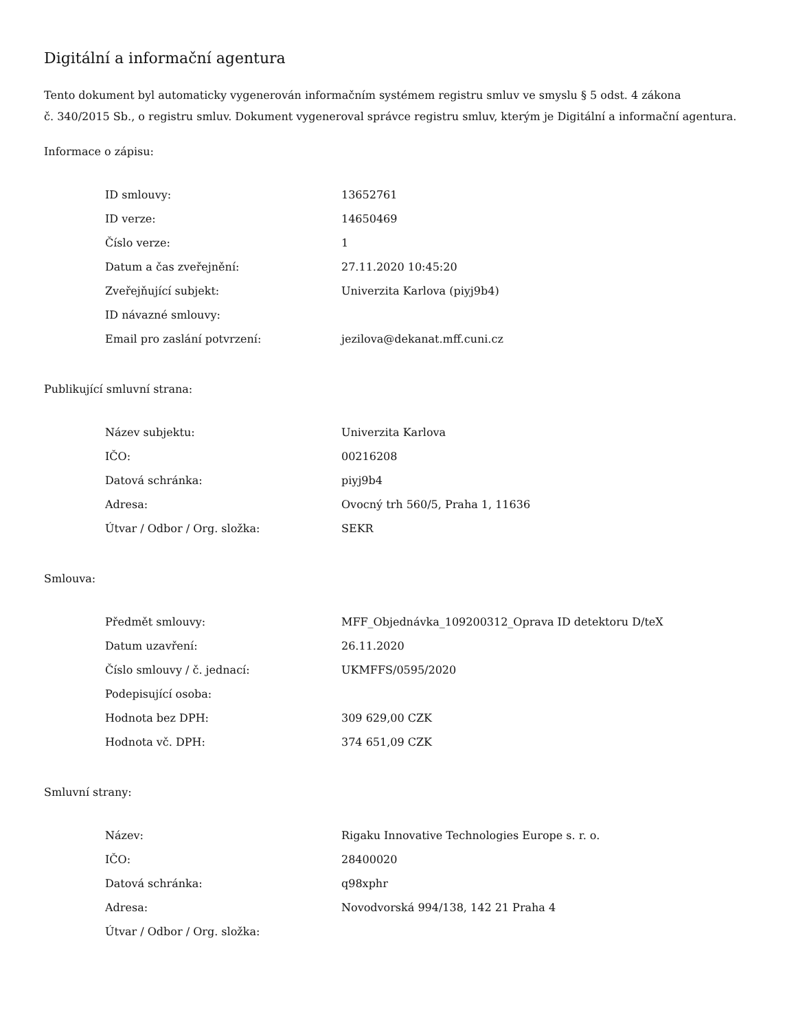Digitální a informační agentura
Tento dokument byl automaticky vygenerován informačním systémem registru smluv ve smyslu § 5 odst. 4 zákona
č. 340/2015 Sb., o registru smluv. Dokument vygeneroval správce registru smluv, kterým je Digitální a informační agentura.
Informace o zápisu:
| ID smlouvy: | 13652761 |
| ID verze: | 14650469 |
| Číslo verze: | 1 |
| Datum a čas zveřejnění: | 27.11.2020 10:45:20 |
| Zveřejňující subjekt: | Univerzita Karlova (piyj9b4) |
| ID návazné smlouvy: | |
| Email pro zaslání potvrzení: | jezilova@dekanat.mff.cuni.cz |
Publikující smluvní strana:
| Název subjektu: | Univerzita Karlova |
| IČO: | 00216208 |
| Datová schránka: | piyj9b4 |
| Adresa: | Ovocný trh 560/5, Praha 1, 11636 |
| Útvar / Odbor / Org. složka: | SEKR |
Smlouva:
| Předmět smlouvy: | MFF_Objednávka_109200312_Oprava ID detektoru D/teX |
| Datum uzavření: | 26.11.2020 |
| Číslo smlouvy / č. jednací: | UKMFFS/0595/2020 |
| Podepisující osoba: | |
| Hodnota bez DPH: | 309 629,00 CZK |
| Hodnota vč. DPH: | 374 651,09 CZK |
Smluvní strany:
| Název: | Rigaku Innovative Technologies Europe s. r. o. |
| IČO: | 28400020 |
| Datová schránka: | q98xphr |
| Adresa: | Novodvorská 994/138, 142 21 Praha 4 |
| Útvar / Odbor / Org. složka: | |